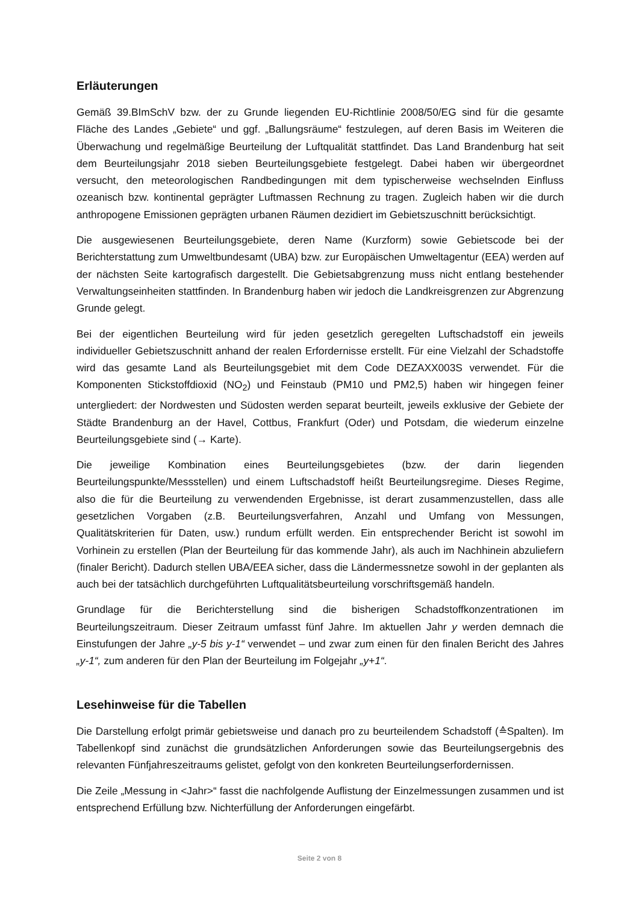Erläuterungen
Gemäß 39.BImSchV bzw. der zu Grunde liegenden EU-Richtlinie 2008/50/EG sind für die gesamte Fläche des Landes „Gebiete“ und ggf. „Ballungsräume“ festzulegen, auf deren Basis im Weiteren die Überwachung und regelmäßige Beurteilung der Luftqualität stattfindet. Das Land Brandenburg hat seit dem Beurteilungsjahr 2018 sieben Beurteilungsgebiete festgelegt. Dabei haben wir übergeordnet versucht, den meteorologischen Randbedingungen mit dem typischerweise wechselnden Einfluss ozeanisch bzw. kontinental geprägter Luftmassen Rechnung zu tragen. Zugleich haben wir die durch anthropogene Emissionen geprägten urbanen Räumen dezidiert im Gebietszuschnitt berücksichtigt.
Die ausgewiesenen Beurteilungsgebiete, deren Name (Kurzform) sowie Gebietscode bei der Berichterstattung zum Umweltbundesamt (UBA) bzw. zur Europäischen Umweltagentur (EEA) werden auf der nächsten Seite kartografisch dargestellt. Die Gebietsabgrenzung muss nicht entlang bestehender Verwaltungseinheiten stattfinden. In Brandenburg haben wir jedoch die Landkreisgrenzen zur Abgrenzung Grunde gelegt.
Bei der eigentlichen Beurteilung wird für jeden gesetzlich geregelten Luftschadstoff ein jeweils individueller Gebietszuschnitt anhand der realen Erfordernisse erstellt. Für eine Vielzahl der Schadstoffe wird das gesamte Land als Beurteilungsgebiet mit dem Code DEZAXX003S verwendet. Für die Komponenten Stickstoffdioxid (NO<sub>2</sub>) und Feinstaub (PM10 und PM2,5) haben wir hingegen feiner untergliedert: der Nordwesten und Südosten werden separat beurteilt, jeweils exklusive der Gebiete der Städte Brandenburg an der Havel, Cottbus, Frankfurt (Oder) und Potsdam, die wiederum einzelne Beurteilungsgebiete sind (→ Karte).
Die jeweilige Kombination eines Beurteilungsgebietes (bzw. der darin liegenden Beurteilungspunkte/Messstellen) und einem Luftschadstoff heißt Beurteilungsregime. Dieses Regime, also die für die Beurteilung zu verwendenden Ergebnisse, ist derart zusammenzustellen, dass alle gesetzlichen Vorgaben (z.B. Beurteilungsverfahren, Anzahl und Umfang von Messungen, Qualitätskriterien für Daten, usw.) rundum erfüllt werden. Ein entsprechender Bericht ist sowohl im Vorhinein zu erstellen (Plan der Beurteilung für das kommende Jahr), als auch im Nachhinein abzuliefern (finaler Bericht). Dadurch stellen UBA/EEA sicher, dass die Ländermessnetze sowohl in der geplanten als auch bei der tatsächlich durchgeführten Luftqualitätsbeurteilung vorschriftsgemäß handeln.
Grundlage für die Berichterstellung sind die bisherigen Schadstoffkonzentrationen im Beurteilungszeitraum. Dieser Zeitraum umfasst fünf Jahre. Im aktuellen Jahr y werden demnach die Einstufungen der Jahre „y-5 bis y-1“ verwendet – und zwar zum einen für den finalen Bericht des Jahres „y-1“, zum anderen für den Plan der Beurteilung im Folgejahr „y+1“.
Lesehinweise für die Tabellen
Die Darstellung erfolgt primär gebietsweise und danach pro zu beurteilendem Schadstoff (≙Spalten). Im Tabellenkopf sind zunächst die grundsätzlichen Anforderungen sowie das Beurteilungsergebnis des relevanten Fünfjahreszeitraums gelistet, gefolgt von den konkreten Beurteilungserfordernissen.
Die Zeile „Messung in <Jahr>“ fasst die nachfolgende Auflistung der Einzelmessungen zusammen und ist entsprechend Erfüllung bzw. Nichterfüllung der Anforderungen eingefärbt.
Seite 2 von 8